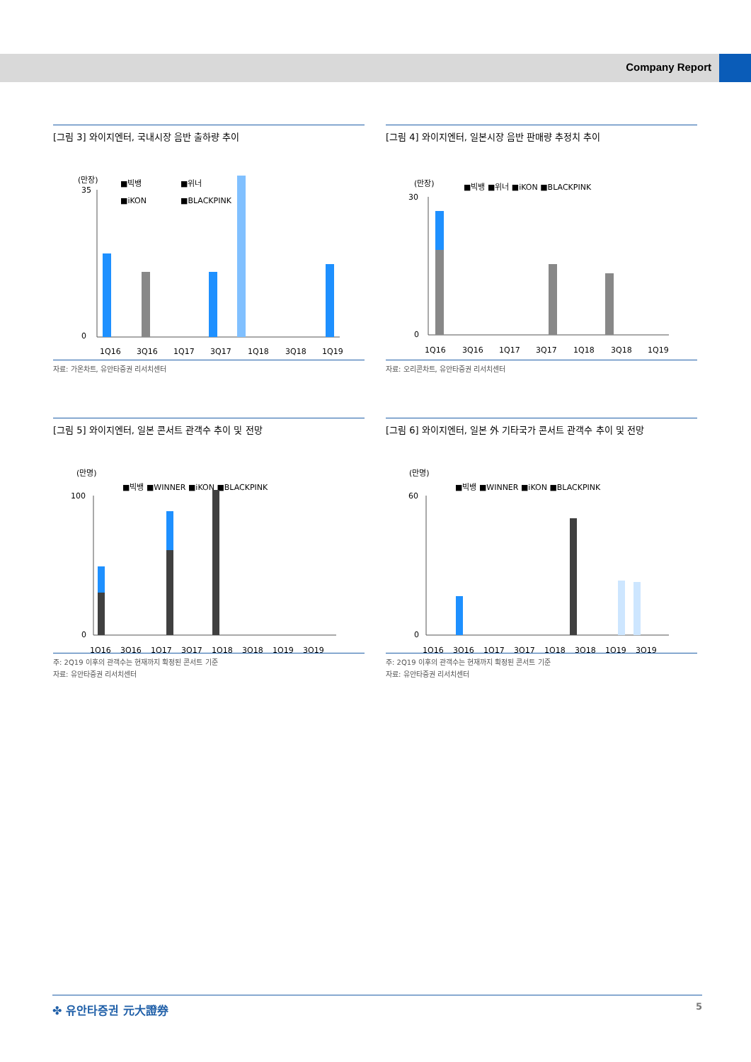Company Report
[그림 3] 와이지엔터, 국내시장 음반 출하량 추이
(만장)
■빅뱅
■위너
■iKON
■BLACKPINK
35
0
1Q16
3Q16
1Q17
3Q17
1Q18
3Q18
1Q19
자료: 가온차트, 유안타증권 리서치센터
[그림 4] 와이지엔터, 일본시장 음반 판매량 추정치 추이
(만장)
■빅뱅 ■위너 ■iKON ■BLACKPINK
30
0
1Q16
3Q16
1Q17
3Q17
1Q18
3Q18
1Q19
자료: 오리콘차트, 유안타증권 리서치센터
[그림 5] 와이지엔터, 일본 콘서트 관객수 추이 및 전망
(만명)
■빅뱅 ■WINNER ■iKON ■BLACKPINK
100
0
1Q16
3Q16
1Q17
3Q17
1Q18
3Q18
1Q19
3Q19
주: 2Q19 이후의 관객수는 현재까지 확정된 콘서트 기준
자료: 유안타증권 리서치센터
[그림 6] 와이지엔터, 일본 外 기타국가 콘서트 관객수 추이 및 전망
(만명)
■빅뱅 ■WINNER ■iKON ■BLACKPINK
60
0
1Q16
3Q16
1Q17
3Q17
1Q18
3Q18
1Q19
3Q19
주: 2Q19 이후의 관객수는 현재까지 확정된 콘서트 기준
자료: 유안타증권 리서치센터
✤ 유안타증권 元大證券 5